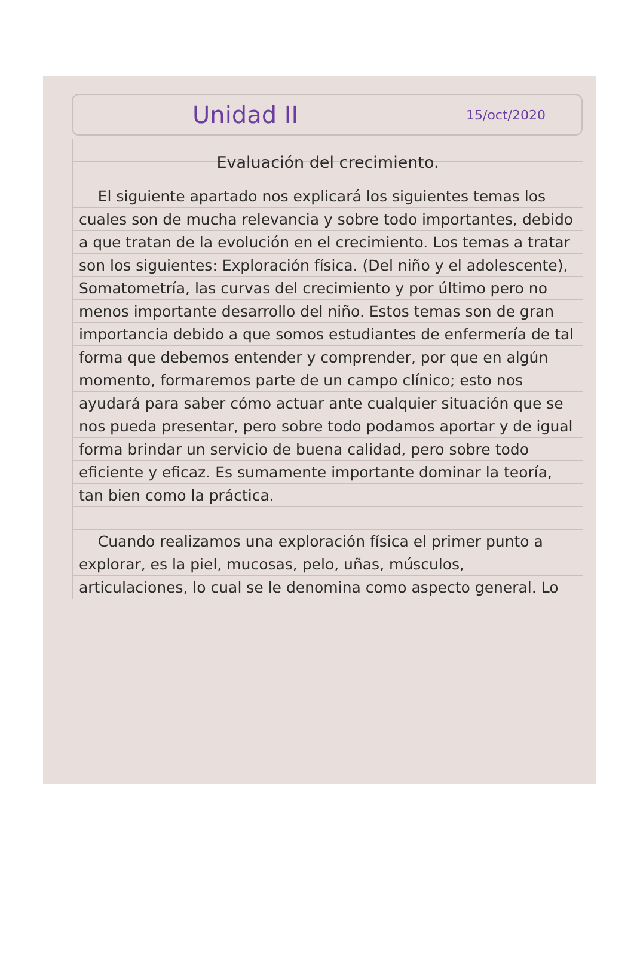Unidad II 15/oct/2020
Evaluación del crecimiento.
El siguiente apartado nos explicará los siguientes temas los cuales son de mucha relevancia y sobre todo importantes, debido a que tratan de la evolución en el crecimiento. Los temas a tratar son los siguientes: Exploración física. (Del niño y el adolescente), Somatometría, las curvas del crecimiento y por último pero no menos importante desarrollo del niño. Estos temas son de gran importancia debido a que somos estudiantes de enfermería de tal forma que debemos entender y comprender, por que en algún momento, formaremos parte de un campo clínico; esto nos ayudará para saber cómo actuar ante cualquier situación que se nos pueda presentar, pero sobre todo podamos aportar y de igual forma brindar un servicio de buena calidad, pero sobre todo eficiente y eficaz. Es sumamente importante dominar la teoría, tan bien como la práctica.
Cuando realizamos una exploración física el primer punto a explorar, es la piel, mucosas, pelo, uñas, músculos, articulaciones, lo cual se le denomina como aspecto general. Lo